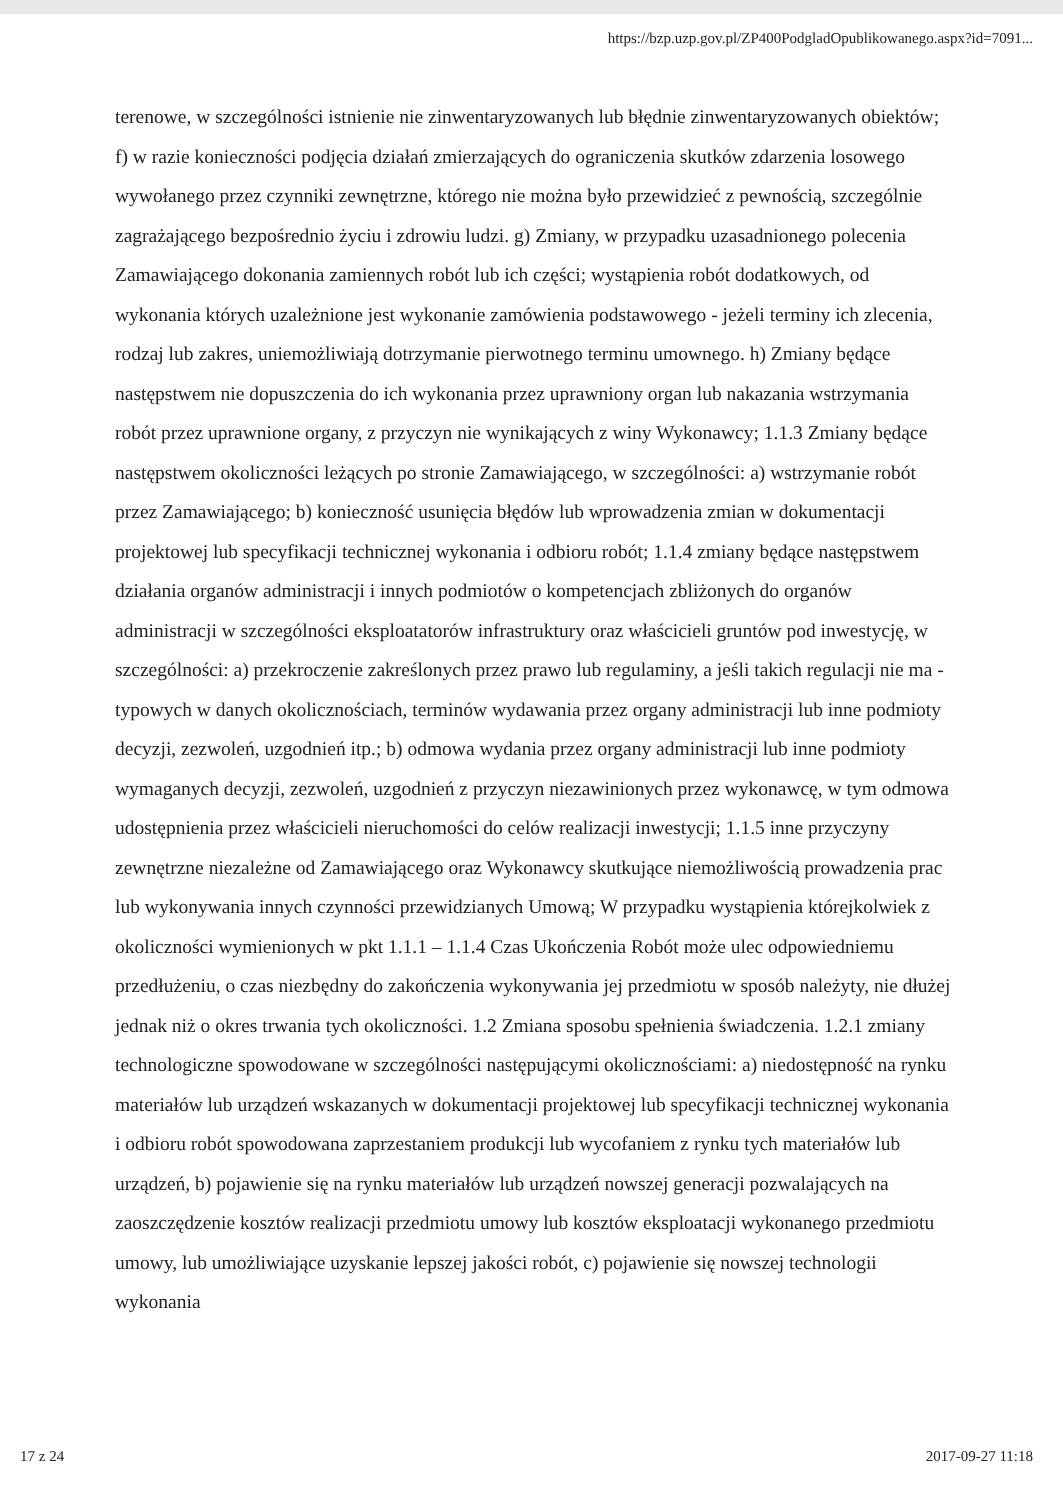https://bzp.uzp.gov.pl/ZP400PodgladOpublikowanego.aspx?id=7091...
terenowe, w szczególności istnienie nie zinwentaryzowanych lub błędnie zinwentaryzowanych obiektów; f) w razie konieczności podjęcia działań zmierzających do ograniczenia skutków zdarzenia losowego wywołanego przez czynniki zewnętrzne, którego nie można było przewidzieć z pewnością, szczególnie zagrażającego bezpośrednio życiu i zdrowiu ludzi. g) Zmiany, w przypadku uzasadnionego polecenia Zamawiającego dokonania zamiennych robót lub ich części; wystąpienia robót dodatkowych, od wykonania których uzależnione jest wykonanie zamówienia podstawowego - jeżeli terminy ich zlecenia, rodzaj lub zakres, uniemożliwiają dotrzymanie pierwotnego terminu umownego. h) Zmiany będące następstwem nie dopuszczenia do ich wykonania przez uprawniony organ lub nakazania wstrzymania robót przez uprawnione organy, z przyczyn nie wynikających z winy Wykonawcy; 1.1.3 Zmiany będące następstwem okoliczności leżących po stronie Zamawiającego, w szczególności: a) wstrzymanie robót przez Zamawiającego; b) konieczność usunięcia błędów lub wprowadzenia zmian w dokumentacji projektowej lub specyfikacji technicznej wykonania i odbioru robót; 1.1.4 zmiany będące następstwem działania organów administracji i innych podmiotów o kompetencjach zbliżonych do organów administracji w szczególności eksploatatorów infrastruktury oraz właścicieli gruntów pod inwestycję, w szczególności: a) przekroczenie zakreślonych przez prawo lub regulaminy, a jeśli takich regulacji nie ma - typowych w danych okolicznościach, terminów wydawania przez organy administracji lub inne podmioty decyzji, zezwoleń, uzgodnień itp.; b) odmowa wydania przez organy administracji lub inne podmioty wymaganych decyzji, zezwoleń, uzgodnień z przyczyn niezawinionych przez wykonawcę, w tym odmowa udostępnienia przez właścicieli nieruchomości do celów realizacji inwestycji; 1.1.5 inne przyczyny zewnętrzne niezależne od Zamawiającego oraz Wykonawcy skutkujące niemożliwością prowadzenia prac lub wykonywania innych czynności przewidzianych Umową; W przypadku wystąpienia którejkolwiek z okoliczności wymienionych w pkt 1.1.1 – 1.1.4 Czas Ukończenia Robót może ulec odpowiedniemu przedłużeniu, o czas niezbędny do zakończenia wykonywania jej przedmiotu w sposób należyty, nie dłużej jednak niż o okres trwania tych okoliczności. 1.2 Zmiana sposobu spełnienia świadczenia. 1.2.1 zmiany technologiczne spowodowane w szczególności następującymi okolicznościami: a) niedostępność na rynku materiałów lub urządzeń wskazanych w dokumentacji projektowej lub specyfikacji technicznej wykonania i odbioru robót spowodowana zaprzestaniem produkcji lub wycofaniem z rynku tych materiałów lub urządzeń, b) pojawienie się na rynku materiałów lub urządzeń nowszej generacji pozwalających na zaoszczędzenie kosztów realizacji przedmiotu umowy lub kosztów eksploatacji wykonanego przedmiotu umowy, lub umożliwiające uzyskanie lepszej jakości robót, c) pojawienie się nowszej technologii wykonania
17 z 24 2017-09-27 11:18